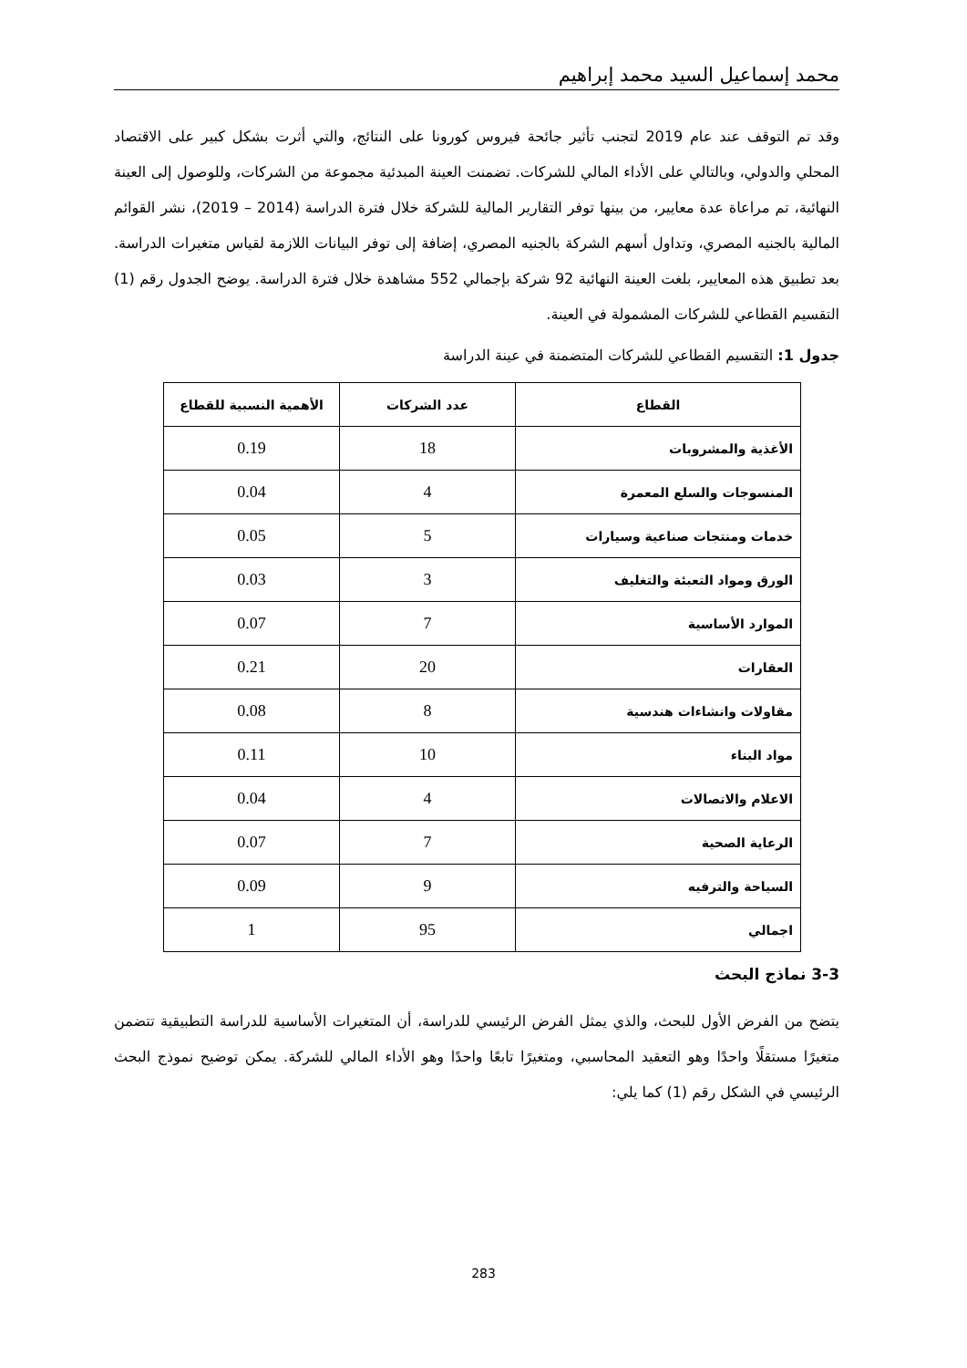محمد إسماعيل السيد محمد إبراهيم
وقد تم التوقف عند عام 2019 لتجنب تأثير جائحة فيروس كورونا على النتائج، والتي أثرت بشكل كبير على الاقتصاد المحلي والدولي، وبالتالي على الأداء المالي للشركات. تضمنت العينة المبدئية مجموعة من الشركات، وللوصول إلى العينة النهائية، تم مراعاة عدة معايير، من بينها توفر التقارير المالية للشركة خلال فترة الدراسة (2014 – 2019)، نشر القوائم المالية بالجنيه المصري، وتداول أسهم الشركة بالجنيه المصري، إضافة إلى توفر البيانات اللازمة لقياس متغيرات الدراسة. بعد تطبيق هذه المعايير، بلغت العينة النهائية 92 شركة بإجمالي 552 مشاهدة خلال فترة الدراسة. يوضح الجدول رقم (1) التقسيم القطاعي للشركات المشمولة في العينة.
جدول 1: التقسيم القطاعي للشركات المتضمنة في عينة الدراسة
| القطاع | عدد الشركات | الأهمية النسبية للقطاع |
| --- | --- | --- |
| الأغذية والمشروبات | 18 | 0.19 |
| المنسوجات والسلع المعمرة | 4 | 0.04 |
| خدمات ومنتجات صناعية وسيارات | 5 | 0.05 |
| الورق ومواد التعبئة والتغليف | 3 | 0.03 |
| الموارد الأساسية | 7 | 0.07 |
| العقارات | 20 | 0.21 |
| مقاولات وانشاءات هندسية | 8 | 0.08 |
| مواد البناء | 10 | 0.11 |
| الاعلام والاتصالات | 4 | 0.04 |
| الرعاية الصحية | 7 | 0.07 |
| السياحة والترفيه | 9 | 0.09 |
| اجمالي | 95 | 1 |
3-3 نماذج البحث
يتضح من الفرض الأول للبحث، والذي يمثل الفرض الرئيسي للدراسة، أن المتغيرات الأساسية للدراسة التطبيقية تتضمن متغيرًا مستقلًا واحدًا وهو التعقيد المحاسبي، ومتغيرًا تابعًا واحدًا وهو الأداء المالي للشركة. يمكن توضيح نموذج البحث الرئيسي في الشكل رقم (1) كما يلي:
283